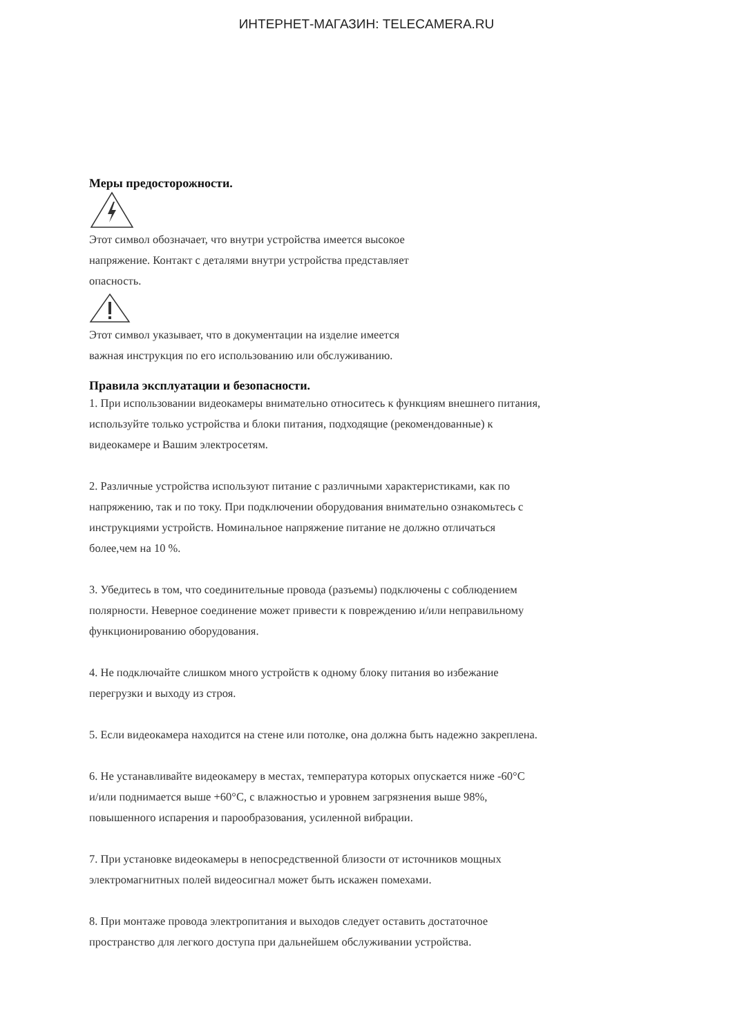ИНТЕРНЕТ-МАГАЗИН: TELECAMERA.RU
Меры предосторожности.
Этот символ обозначает, что внутри устройства имеется высокое
напряжение. Контакт с деталями внутри устройства представляет
опасность.
Этот символ указывает, что в документации на изделие имеется
важная инструкция по его использованию или обслуживанию.
Правила эксплуатации и безопасности.
1. При использовании видеокамеры внимательно относитесь к функциям внешнего питания,
используйте только устройства и блоки питания, подходящие (рекомендованные) к
видеокамере и Вашим электросетям.
2. Различные устройства используют питание с различными характеристиками, как по
напряжению, так и по току. При подключении оборудования внимательно ознакомьтесь с
инструкциями устройств. Номинальное напряжение питание не должно отличаться
более,чем на 10 %.
3. Убедитесь в том, что соединительные провода (разъемы) подключены с соблюдением
полярности. Неверное соединение может привести к повреждению и/или неправильному
функционированию оборудования.
4. Не подключайте слишком много устройств к одному блоку питания во избежание
перегрузки и выходу из строя.
5. Если видеокамера находится на стене или потолке, она должна быть надежно закреплена.
6. Не устанавливайте видеокамеру в местах, температура которых опускается ниже -60°С
и/или поднимается выше +60°С, с влажностью и уровнем загрязнения выше 98%,
повышенного испарения и парообразования, усиленной вибрации.
7. При установке видеокамеры в непосредственной близости от источников мощных
электромагнитных полей видеосигнал может быть искажен помехами.
8. При монтаже провода электропитания и выходов следует оставить достаточное
пространство для легкого доступа при дальнейшем обслуживании устройства.